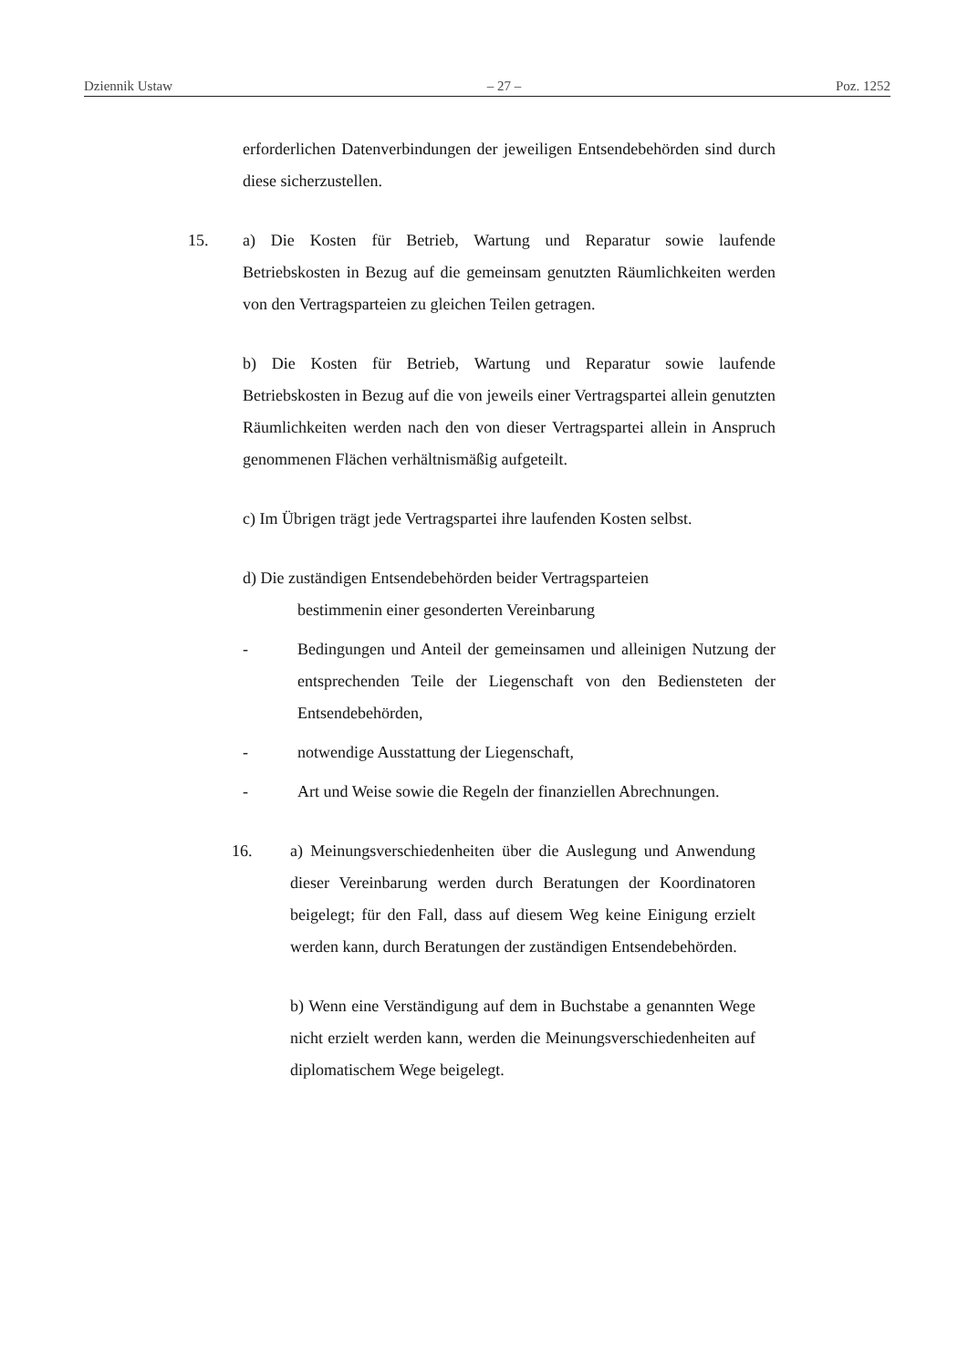Dziennik Ustaw – 27 – Poz. 1252
erforderlichen Datenverbindungen der jeweiligen Entsendebehörden sind durch diese sicherzustellen.
15. a) Die Kosten für Betrieb, Wartung und Reparatur sowie laufende Betriebskosten in Bezug auf die gemeinsam genutzten Räumlichkeiten werden von den Vertragsparteien zu gleichen Teilen getragen.
b) Die Kosten für Betrieb, Wartung und Reparatur sowie laufende Betriebskosten in Bezug auf die von jeweils einer Vertragspartei allein genutzten Räumlichkeiten werden nach den von dieser Vertragspartei allein in Anspruch genommenen Flächen verhältnismäßig aufgeteilt.
c) Im Übrigen trägt jede Vertragspartei ihre laufenden Kosten selbst.
d) Die zuständigen Entsendebehörden beider Vertragsparteien
bestimmenin einer gesonderten Vereinbarung
- Bedingungen und Anteil der gemeinsamen und alleinigen Nutzung der entsprechenden Teile der Liegenschaft von den Bediensteten der Entsendebehörden,
- notwendige Ausstattung der Liegenschaft,
- Art und Weise sowie die Regeln der finanziellen Abrechnungen.
16. a) Meinungsverschiedenheiten über die Auslegung und Anwendung dieser Vereinbarung werden durch Beratungen der Koordinatoren beigelegt; für den Fall, dass auf diesem Weg keine Einigung erzielt werden kann, durch Beratungen der zuständigen Entsendebehörden.
b) Wenn eine Verständigung auf dem in Buchstabe a genannten Wege nicht erzielt werden kann, werden die Meinungsverschiedenheiten auf diplomatischem Wege beigelegt.